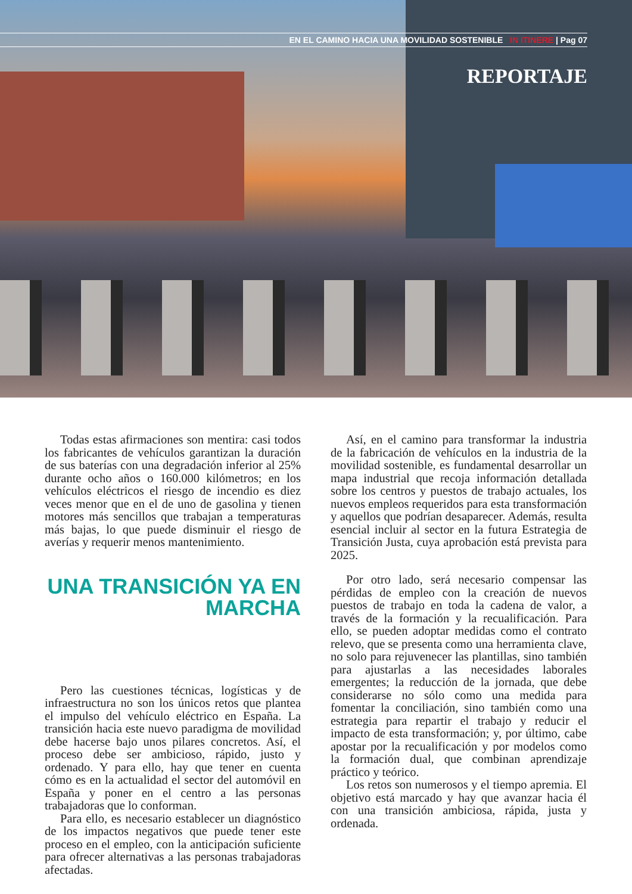EN EL CAMINO HACIA UNA MOVILIDAD SOSTENIBLE IN ITINERE | Pag 07
REPORTAJE
Todas estas afirmaciones son mentira: casi todos los fabricantes de vehículos garantizan la duración de sus baterías con una degradación inferior al 25% durante ocho años o 160.000 kilómetros; en los vehículos eléctricos el riesgo de incendio es diez veces menor que en el de uno de gasolina y tienen motores más sencillos que trabajan a temperaturas más bajas, lo que puede disminuir el riesgo de averías y requerir menos mantenimiento.
UNA TRANSICIÓN YA EN MARCHA
Pero las cuestiones técnicas, logísticas y de infraestructura no son los únicos retos que plantea el impulso del vehículo eléctrico en España. La transición hacia este nuevo paradigma de movilidad debe hacerse bajo unos pilares concretos. Así, el proceso debe ser ambicioso, rápido, justo y ordenado. Y para ello, hay que tener en cuenta cómo es en la actualidad el sector del automóvil en España y poner en el centro a las personas trabajadoras que lo conforman.
Para ello, es necesario establecer un diagnóstico de los impactos negativos que puede tener este proceso en el empleo, con la anticipación suficiente para ofrecer alternativas a las personas trabajadoras afectadas.
Así, en el camino para transformar la industria de la fabricación de vehículos en la industria de la movilidad sostenible, es fundamental desarrollar un mapa industrial que recoja información detallada sobre los centros y puestos de trabajo actuales, los nuevos empleos requeridos para esta transformación y aquellos que podrían desaparecer. Además, resulta esencial incluir al sector en la futura Estrategia de Transición Justa, cuya aprobación está prevista para 2025.
Por otro lado, será necesario compensar las pérdidas de empleo con la creación de nuevos puestos de trabajo en toda la cadena de valor, a través de la formación y la recualificación. Para ello, se pueden adoptar medidas como el contrato relevo, que se presenta como una herramienta clave, no solo para rejuvenecer las plantillas, sino también para ajustarlas a las necesidades laborales emergentes; la reducción de la jornada, que debe considerarse no sólo como una medida para fomentar la conciliación, sino también como una estrategia para repartir el trabajo y reducir el impacto de esta transformación; y, por último, cabe apostar por la recualificación y por modelos como la formación dual, que combinan aprendizaje práctico y teórico.
Los retos son numerosos y el tiempo apremia. El objetivo está marcado y hay que avanzar hacia él con una transición ambiciosa, rápida, justa y ordenada.